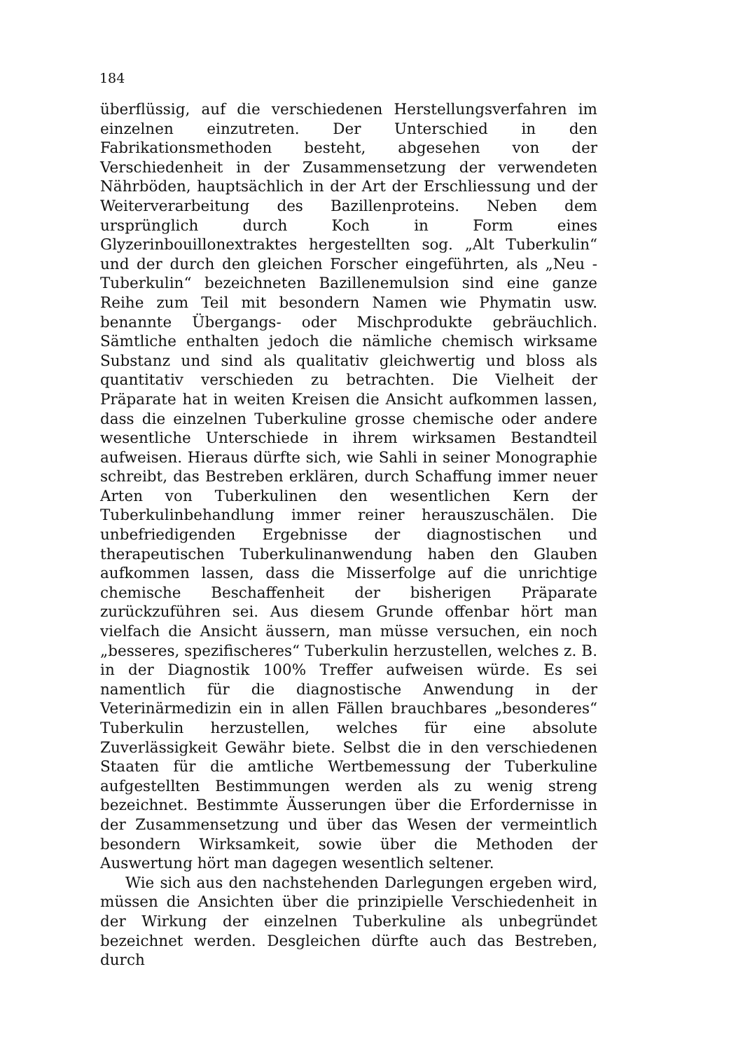184
überflüssig, auf die verschiedenen Herstellungsverfahren im einzelnen einzutreten. Der Unterschied in den Fabrikationsmethoden besteht, abgesehen von der Verschiedenheit in der Zusammensetzung der verwendeten Nährböden, hauptsächlich in der Art der Erschliessung und der Weiterverarbeitung des Bazillenproteins. Neben dem ursprünglich durch Koch in Form eines Glyzerinbouillonextraktes hergestellten sog. „Alt Tuberkulin“ und der durch den gleichen Forscher eingeführten, als „Neu - Tuberkulin“ bezeichneten Bazillenemulsion sind eine ganze Reihe zum Teil mit besondern Namen wie Phymatin usw. benannte Übergangs- oder Mischprodukte gebräuchlich. Sämtliche enthalten jedoch die nämliche chemisch wirksame Substanz und sind als qualitativ gleichwertig und bloss als quantitativ verschieden zu betrachten. Die Vielheit der Präparate hat in weiten Kreisen die Ansicht aufkommen lassen, dass die einzelnen Tuberkuline grosse chemische oder andere wesentliche Unterschiede in ihrem wirksamen Bestandteil aufweisen. Hieraus dürfte sich, wie Sahli in seiner Monographie schreibt, das Bestreben erklären, durch Schaffung immer neuer Arten von Tuberkulinen den wesentlichen Kern der Tuberkulinbehandlung immer reiner herauszuschälen. Die unbefriedigenden Ergebnisse der diagnostischen und therapeutischen Tuberkulinanwendung haben den Glauben aufkommen lassen, dass die Misserfolge auf die unrichtige chemische Beschaffenheit der bisherigen Präparate zurückzuführen sei. Aus diesem Grunde offenbar hört man vielfach die Ansicht äussern, man müsse versuchen, ein noch „besseres, spezifischeres“ Tuberkulin herzustellen, welches z. B. in der Diagnostik 100% Treffer aufweisen würde. Es sei namentlich für die diagnostische Anwendung in der Veterinärmedizin ein in allen Fällen brauchbares „besonderes“ Tuberkulin herzustellen, welches für eine absolute Zuverlässigkeit Gewähr biete. Selbst die in den verschiedenen Staaten für die amtliche Wertbemessung der Tuberkuline aufgestellten Bestimmungen werden als zu wenig streng bezeichnet. Bestimmte Äusserungen über die Erfordernisse in der Zusammensetzung und über das Wesen der vermeintlich besondern Wirksamkeit, sowie über die Methoden der Auswertung hört man dagegen wesentlich seltener.
Wie sich aus den nachstehenden Darlegungen ergeben wird, müssen die Ansichten über die prinzipielle Verschiedenheit in der Wirkung der einzelnen Tuberkuline als unbegründet bezeichnet werden. Desgleichen dürfte auch das Bestreben, durch